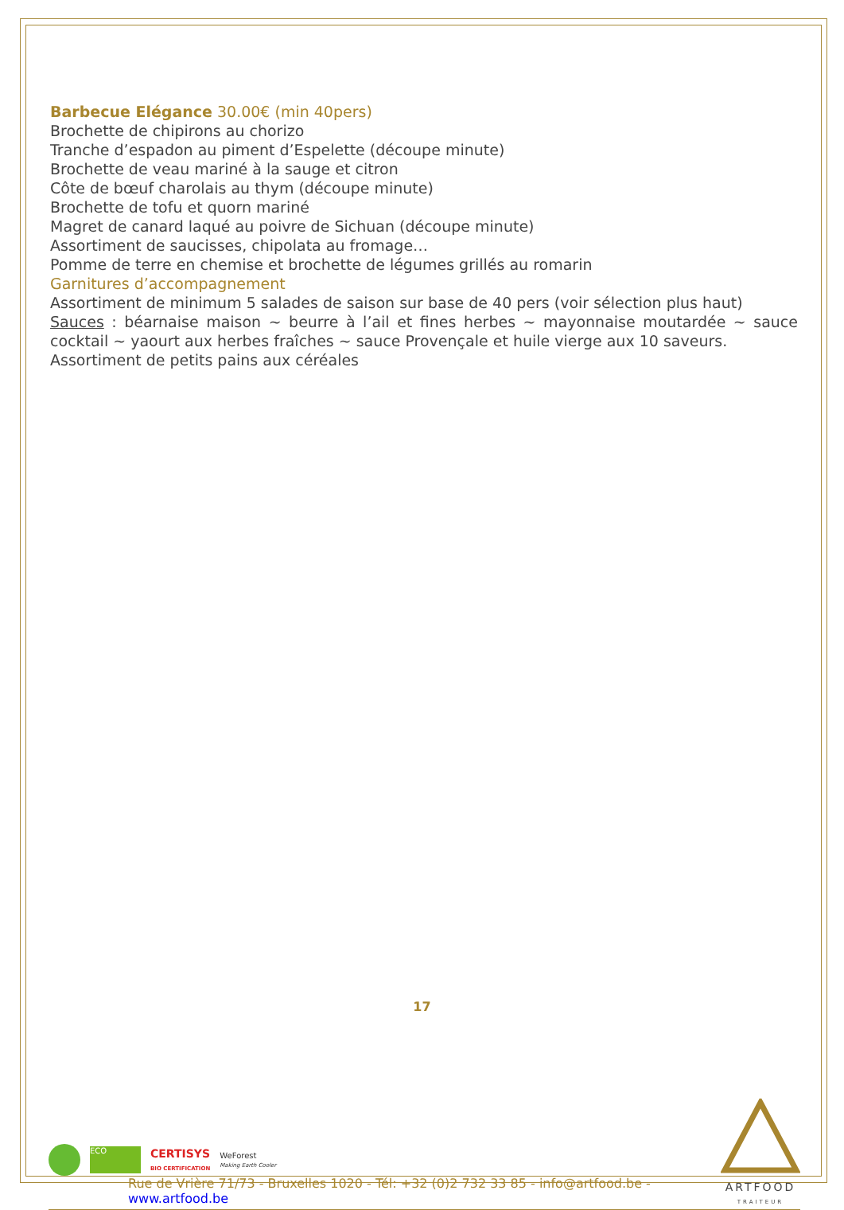Barbecue Elégance 30.00€ (min 40pers)
Brochette de chipirons au chorizo
Tranche d’espadon au piment d’Espelette (découpe minute)
Brochette de veau mariné à la sauge et citron
Côte de bœuf charolais au thym (découpe minute)
Brochette de tofu et quorn mariné
Magret de canard laqué au poivre de Sichuan (découpe minute)
Assortiment de saucisses, chipolata au fromage…
Pomme de terre en chemise et brochette de légumes grillés au romarin
Garnitures d’accompagnement
Assortiment de minimum 5 salades de saison sur base de 40 pers (voir sélection plus haut)
Sauces : béarnaise maison ~ beurre à l’ail et fines herbes ~ mayonnaise moutardée ~ sauce cocktail ~ yaourt aux herbes fraîches ~ sauce Provençale et huile vierge aux 10 saveurs.
Assortiment de petits pains aux céréales
17
ECO
CERTISYS
BIO CERTIFICATION
WeForest
Making Earth Cooler
Rue de Vrière 71/73 - Bruxelles 1020 - Tél: +32 (0)2 732 33 85 - info@artfood.be - www.artfood.be
ARTFOOD
TRAITEUR